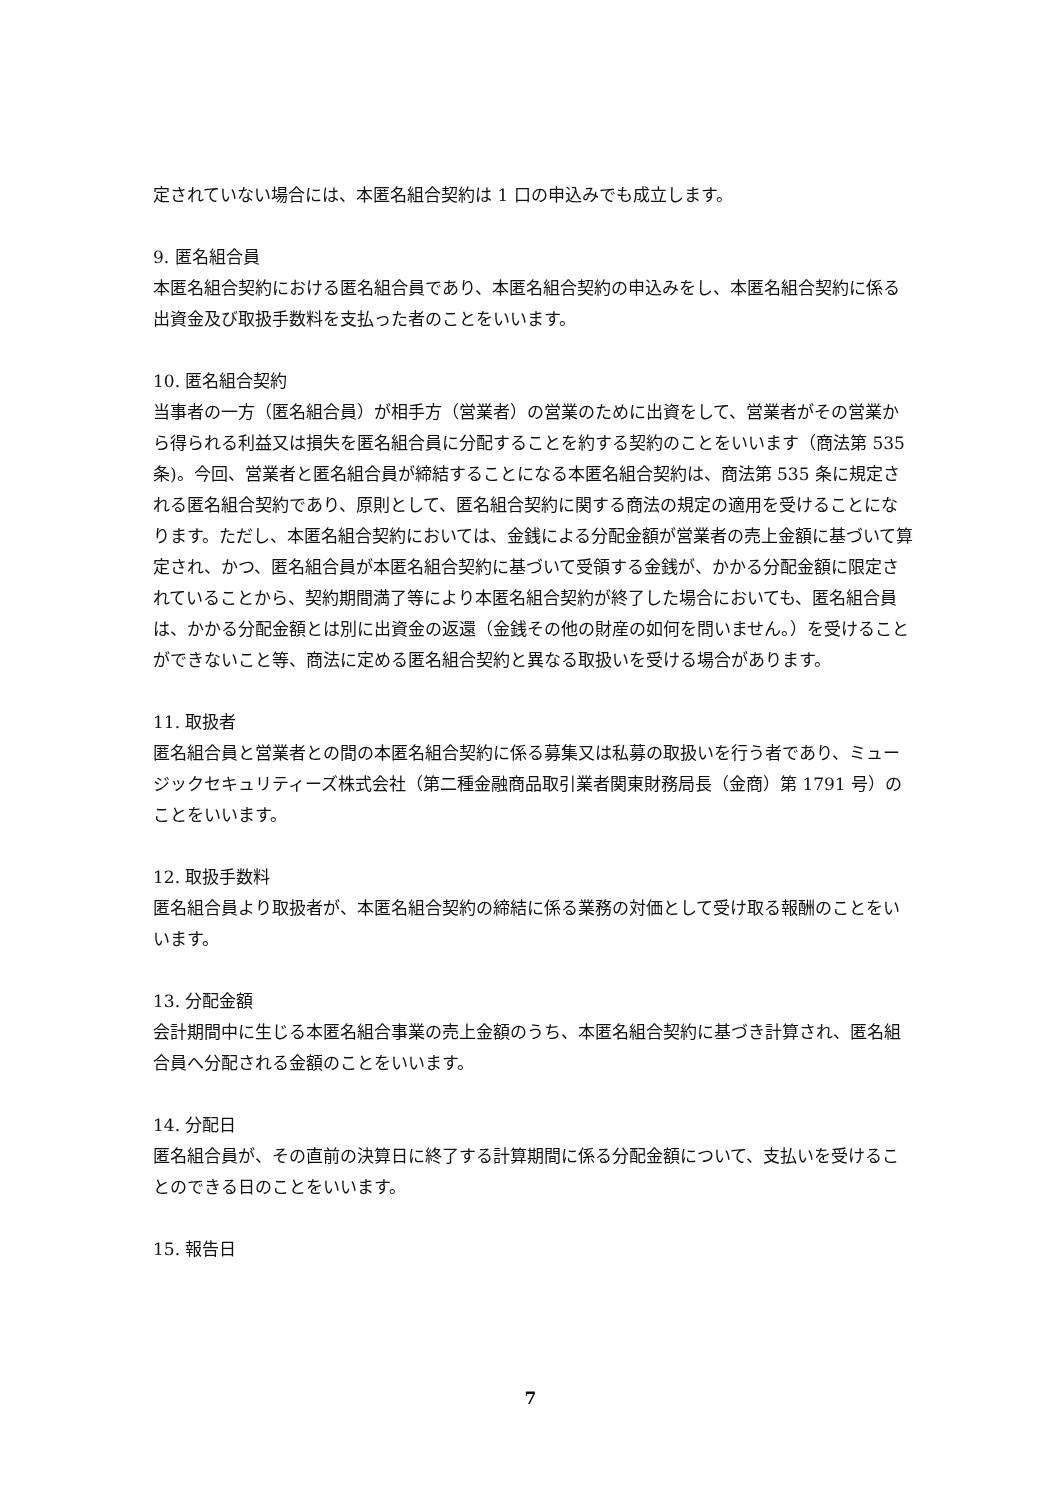定されていない場合には、本匿名組合契約は 1 口の申込みでも成立します。
9. 匿名組合員
本匿名組合契約における匿名組合員であり、本匿名組合契約の申込みをし、本匿名組合契約に係る出資金及び取扱手数料を支払った者のことをいいます。
10. 匿名組合契約
当事者の一方（匿名組合員）が相手方（営業者）の営業のために出資をして、営業者がその営業から得られる利益又は損失を匿名組合員に分配することを約する契約のことをいいます（商法第 535 条)。今回、営業者と匿名組合員が締結することになる本匿名組合契約は、商法第 535 条に規定される匿名組合契約であり、原則として、匿名組合契約に関する商法の規定の適用を受けることになります。ただし、本匿名組合契約においては、金銭による分配金額が営業者の売上金額に基づいて算定され、かつ、匿名組合員が本匿名組合契約に基づいて受領する金銭が、かかる分配金額に限定されていることから、契約期間満了等により本匿名組合契約が終了した場合においても、匿名組合員は、かかる分配金額とは別に出資金の返還（金銭その他の財産の如何を問いません。）を受けることができないこと等、商法に定める匿名組合契約と異なる取扱いを受ける場合があります。
11. 取扱者
匿名組合員と営業者との間の本匿名組合契約に係る募集又は私募の取扱いを行う者であり、ミュージックセキュリティーズ株式会社（第二種金融商品取引業者関東財務局長（金商）第 1791 号）のことをいいます。
12. 取扱手数料
匿名組合員より取扱者が、本匿名組合契約の締結に係る業務の対価として受け取る報酬のことをいいます。
13. 分配金額
会計期間中に生じる本匿名組合事業の売上金額のうち、本匿名組合契約に基づき計算され、匿名組合員へ分配される金額のことをいいます。
14. 分配日
匿名組合員が、その直前の決算日に終了する計算期間に係る分配金額について、支払いを受けることのできる日のことをいいます。
15. 報告日
7